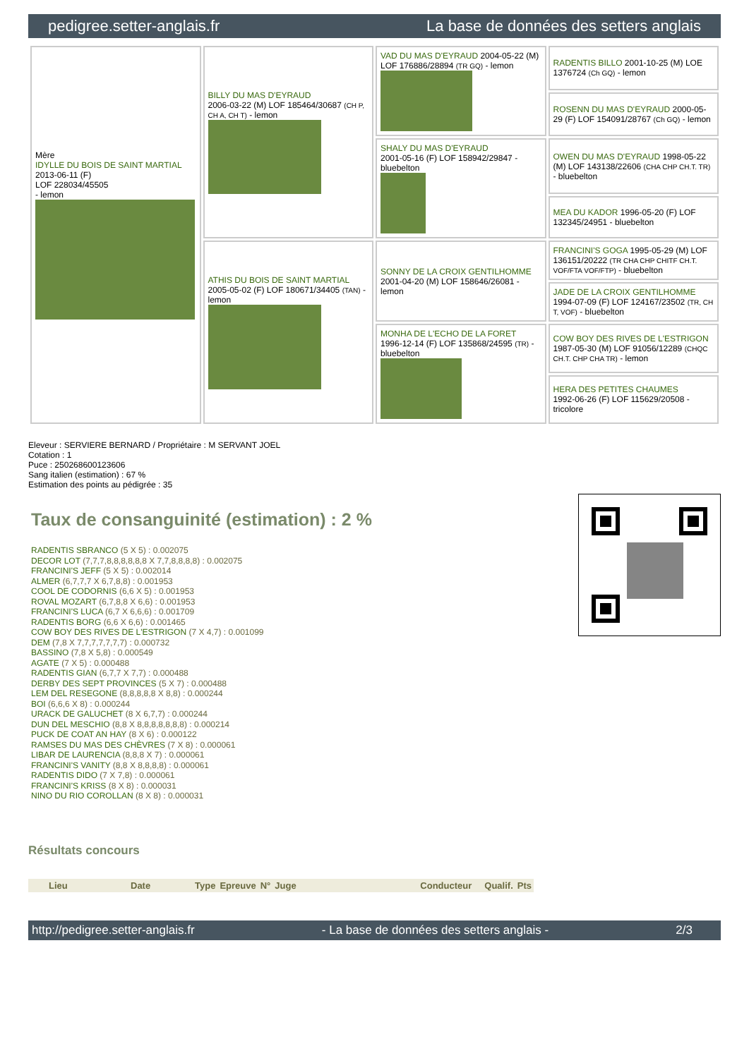pedigree.setter-anglais.fr La base de données des setters anglais
| Mère IDYLLE DU BOIS DE SAINT MARTIAL 2013-06-11 (F) LOF 228034/45505 - lemon | BILLY DU MAS D'EYRAUD 2006-03-22 (M) LOF 185464/30687 (CH P, CH A, CH T) - lemon | VAD DU MAS D'EYRAUD 2004-05-22 (M) LOF 176886/28894 (TR GQ) - lemon | RADENTIS BILLO 2001-10-25 (M) LOE 1376724 (Ch GQ) - lemon |
| | | | ROSENN DU MAS D'EYRAUD 2000-05-29 (F) LOF 154091/28767 (Ch GQ) - lemon |
| | | SHALY DU MAS D'EYRAUD 2001-05-16 (F) LOF 158942/29847 - bluebelton | OWEN DU MAS D'EYRAUD 1998-05-22 (M) LOF 143138/22606 (CHA CHP CH.T. TR) - bluebelton |
| | | | MEA DU KADOR 1996-05-20 (F) LOF 132345/24951 - bluebelton |
| | ATHIS DU BOIS DE SAINT MARTIAL 2005-05-02 (F) LOF 180671/34405 (TAN) - lemon | SONNY DE LA CROIX GENTILHOMME 2001-04-20 (M) LOF 158646/26081 - lemon | FRANCINI'S GOGA 1995-05-29 (M) LOF 136151/20222 (TR CHA CHP CHITF CH.T. VOF/FTA VOF/FTP) - bluebelton |
| | | | JADE DE LA CROIX GENTILHOMME 1994-07-09 (F) LOF 124167/23502 (TR, CH T, VOF) - bluebelton |
| | | MONHA DE L'ECHO DE LA FORET 1996-12-14 (F) LOF 135868/24595 (TR) - bluebelton | COW BOY DES RIVES DE L'ESTRIGON 1987-05-30 (M) LOF 91056/12289 (CHQC CH.T. CHP CHA TR) - lemon |
| | | | HERA DES PETITES CHAUMES 1992-06-26 (F) LOF 115629/20508 - tricolore |
Eleveur : SERVIERE BERNARD / Propriétaire : M SERVANT JOEL
Cotation : 1
Puce : 250268600123606
Sang italien (estimation) : 67 %
Estimation des points au pédigrée : 35
Taux de consanguinité (estimation) : 2 %
RADENTIS SBRANCO (5 X 5) : 0.002075
DECOR LOT (7,7,7,8,8,8,8,8,8 X 7,7,8,8,8,8) : 0.002075
FRANCINI'S JEFF (5 X 5) : 0.002014
ALMER (6,7,7,7 X 6,7,8,8) : 0.001953
COOL DE CODORNIS (6,6 X 5) : 0.001953
ROVAL MOZART (6,7,8,8 X 6,6) : 0.001953
FRANCINI'S LUCA (6,7 X 6,6,6) : 0.001709
RADENTIS BORG (6,6 X 6,6) : 0.001465
COW BOY DES RIVES DE L'ESTRIGON (7 X 4,7) : 0.001099
DEM (7,8 X 7,7,7,7,7,7,7) : 0.000732
BASSINO (7,8 X 5,8) : 0.000549
AGATE (7 X 5) : 0.000488
RADENTIS GIAN (6,7,7 X 7,7) : 0.000488
DERBY DES SEPT PROVINCES (5 X 7) : 0.000488
LEM DEL RESEGONE (8,8,8,8,8 X 8,8) : 0.000244
BOI (6,6,6 X 8) : 0.000244
URACK DE GALUCHET (8 X 6,7,7) : 0.000244
DUN DEL MESCHIO (8,8 X 8,8,8,8,8,8,8) : 0.000214
PUCK DE COAT AN HAY (8 X 6) : 0.000122
RAMSES DU MAS DES CHÈVRES (7 X 8) : 0.000061
LIBAR DE LAURENCIA (8,8,8 X 7) : 0.000061
FRANCINI'S VANITY (8,8 X 8,8,8,8) : 0.000061
RADENTIS DIDO (7 X 7,8) : 0.000061
FRANCINI'S KRISS (8 X 8) : 0.000031
NINO DU RIO COROLLAN (8 X 8) : 0.000031
Résultats concours
| | Lieu | Date | Type | Epreuve | N° | Juge | Conducteur | Qualif. | Pts |
| --- | --- | --- | --- | --- | --- | --- | --- | --- | --- |
http://pedigree.setter-anglais.fr - La base de données des setters anglais - 2/3